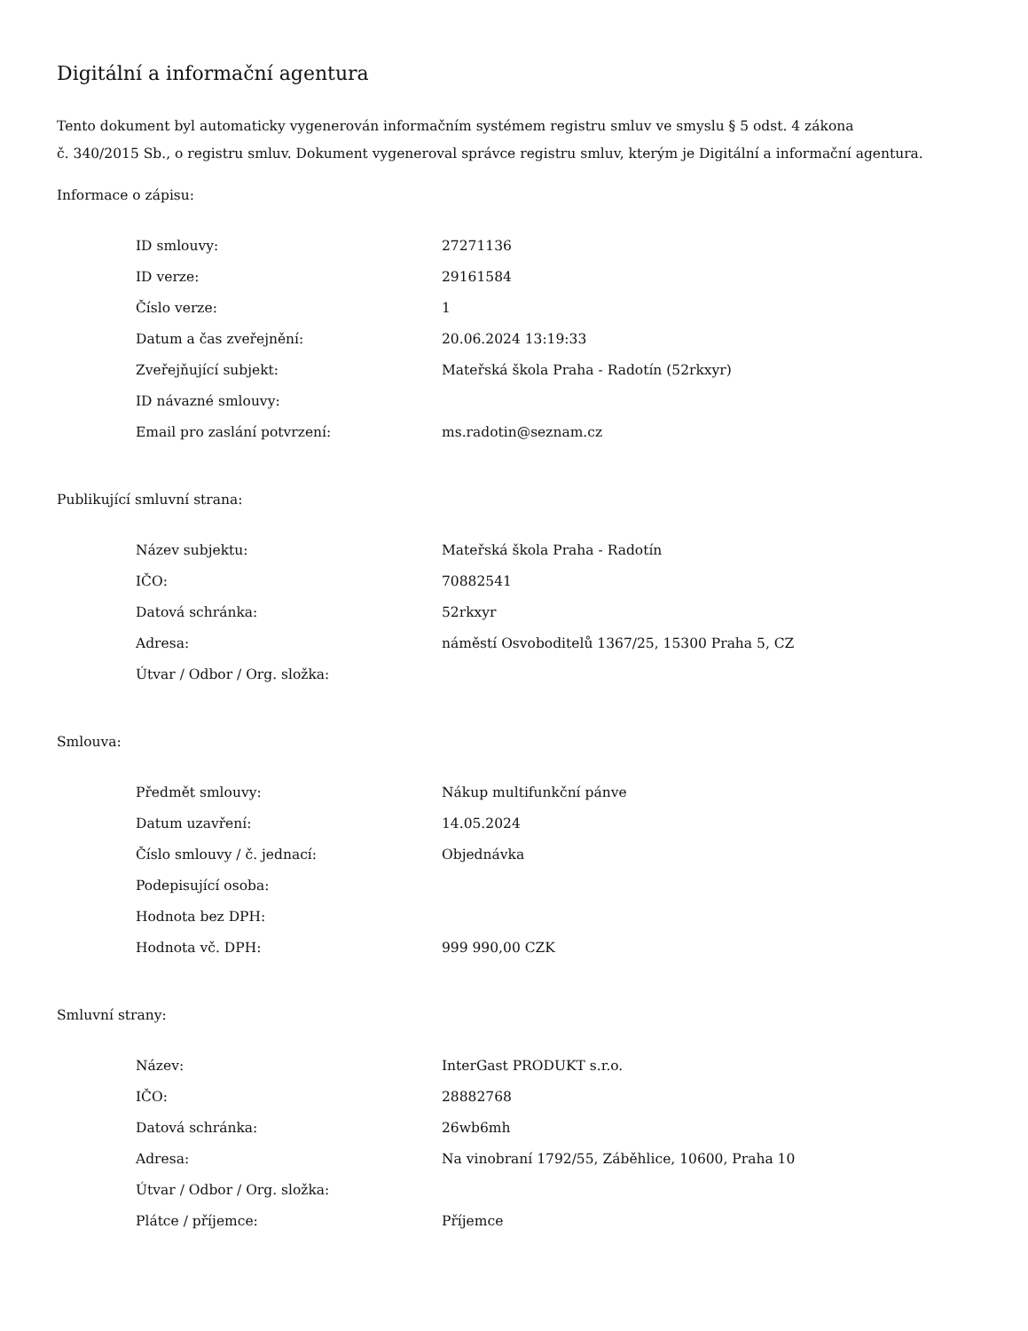Digitální a informační agentura
Tento dokument byl automaticky vygenerován informačním systémem registru smluv ve smyslu § 5 odst. 4 zákona
č. 340/2015 Sb., o registru smluv. Dokument vygeneroval správce registru smluv, kterým je Digitální a informační agentura.
Informace o zápisu:
| ID smlouvy: | 27271136 |
| ID verze: | 29161584 |
| Číslo verze: | 1 |
| Datum a čas zveřejnění: | 20.06.2024 13:19:33 |
| Zveřejňující subjekt: | Mateřská škola Praha - Radotín (52rkxyr) |
| ID návazné smlouvy: | |
| Email pro zaslání potvrzení: | ms.radotin@seznam.cz |
Publikující smluvní strana:
| Název subjektu: | Mateřská škola Praha - Radotín |
| IČO: | 70882541 |
| Datová schránka: | 52rkxyr |
| Adresa: | náměstí Osvoboditelů 1367/25, 15300 Praha 5, CZ |
| Útvar / Odbor / Org. složka: | |
Smlouva:
| Předmět smlouvy: | Nákup multifunkční pánve |
| Datum uzavření: | 14.05.2024 |
| Číslo smlouvy / č. jednací: | Objednávka |
| Podepisující osoba: | |
| Hodnota bez DPH: | |
| Hodnota vč. DPH: | 999 990,00 CZK |
Smluvní strany:
| Název: | InterGast PRODUKT s.r.o. |
| IČO: | 28882768 |
| Datová schránka: | 26wb6mh |
| Adresa: | Na vinobraní 1792/55, Záběhlice, 10600, Praha 10 |
| Útvar / Odbor / Org. složka: | |
| Plátce / příjemce: | Příjemce |